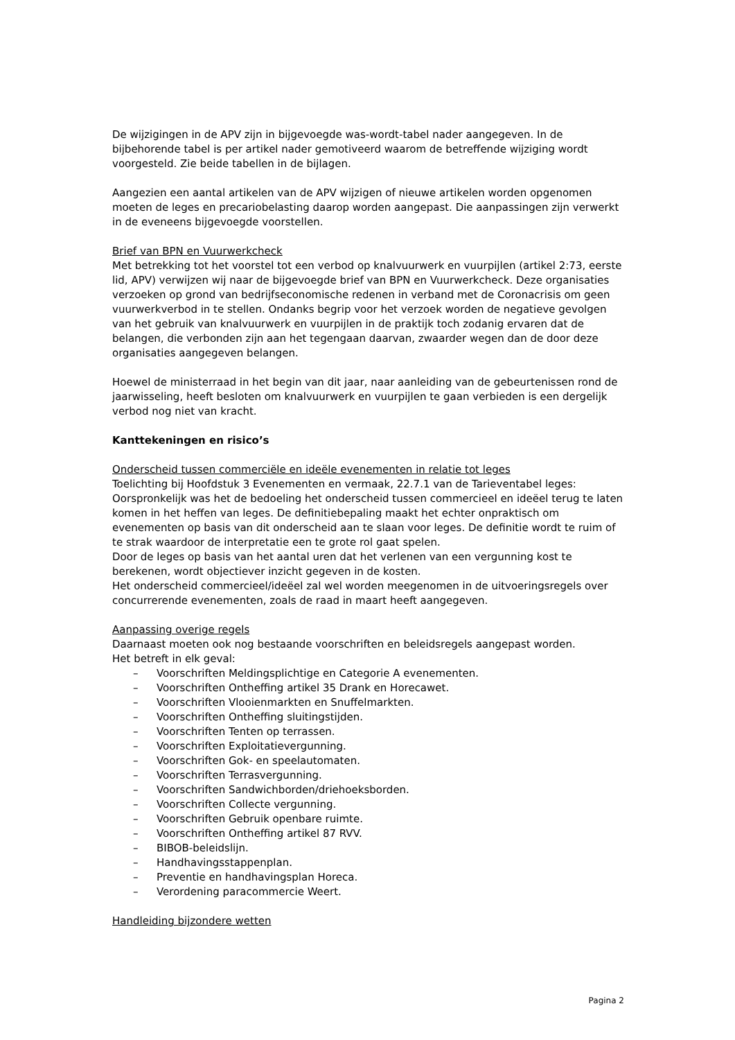De wijzigingen in de APV zijn in bijgevoegde was-wordt-tabel nader aangegeven. In de bijbehorende tabel is per artikel nader gemotiveerd waarom de betreffende wijziging wordt voorgesteld. Zie beide tabellen in de bijlagen.
Aangezien een aantal artikelen van de APV wijzigen of nieuwe artikelen worden opgenomen moeten de leges en precariobelasting daarop worden aangepast. Die aanpassingen zijn verwerkt in de eveneens bijgevoegde voorstellen.
Brief van BPN en Vuurwerkcheck
Met betrekking tot het voorstel tot een verbod op knalvuurwerk en vuurpijlen (artikel 2:73, eerste lid, APV) verwijzen wij naar de bijgevoegde brief van BPN en Vuurwerkcheck. Deze organisaties verzoeken op grond van bedrijfseconomische redenen in verband met de Coronacrisis om geen vuurwerkverbod in te stellen. Ondanks begrip voor het verzoek worden de negatieve gevolgen van het gebruik van knalvuurwerk en vuurpijlen in de praktijk toch zodanig ervaren dat de belangen, die verbonden zijn aan het tegengaan daarvan, zwaarder wegen dan de door deze organisaties aangegeven belangen.
Hoewel de ministerraad in het begin van dit jaar, naar aanleiding van de gebeurtenissen rond de jaarwisseling, heeft besloten om knalvuurwerk en vuurpijlen te gaan verbieden is een dergelijk verbod nog niet van kracht.
Kanttekeningen en risico’s
Onderscheid tussen commerciële en ideële evenementen in relatie tot leges
Toelichting bij Hoofdstuk 3 Evenementen en vermaak, 22.7.1 van de Tarieventabel leges:
Oorspronkelijk was het de bedoeling het onderscheid tussen commercieel en ideëel terug te laten komen in het heffen van leges. De definitiebepaling maakt het echter onpraktisch om evenementen op basis van dit onderscheid aan te slaan voor leges. De definitie wordt te ruim of te strak waardoor de interpretatie een te grote rol gaat spelen.
Door de leges op basis van het aantal uren dat het verlenen van een vergunning kost te berekenen, wordt objectiever inzicht gegeven in de kosten.
Het onderscheid commercieel/ideëel zal wel worden meegenomen in de uitvoeringsregels over concurrerende evenementen, zoals de raad in maart heeft aangegeven.
Aanpassing overige regels
Daarnaast moeten ook nog bestaande voorschriften en beleidsregels aangepast worden.
Het betreft in elk geval:
– Voorschriften Meldingsplichtige en Categorie A evenementen.
– Voorschriften Ontheffing artikel 35 Drank en Horecawet.
– Voorschriften Vlooienmarkten en Snuffelmarkten.
– Voorschriften Ontheffing sluitingstijden.
– Voorschriften Tenten op terrassen.
– Voorschriften Exploitatievergunning.
– Voorschriften Gok- en speelautomaten.
– Voorschriften Terrasvergunning.
– Voorschriften Sandwichborden/driehoeksborden.
– Voorschriften Collecte vergunning.
– Voorschriften Gebruik openbare ruimte.
– Voorschriften Ontheffing artikel 87 RVV.
– BIBOB-beleidslijn.
– Handhavingsstappenplan.
– Preventie en handhavingsplan Horeca.
– Verordening paracommercie Weert.
Handleiding bijzondere wetten
Pagina 2